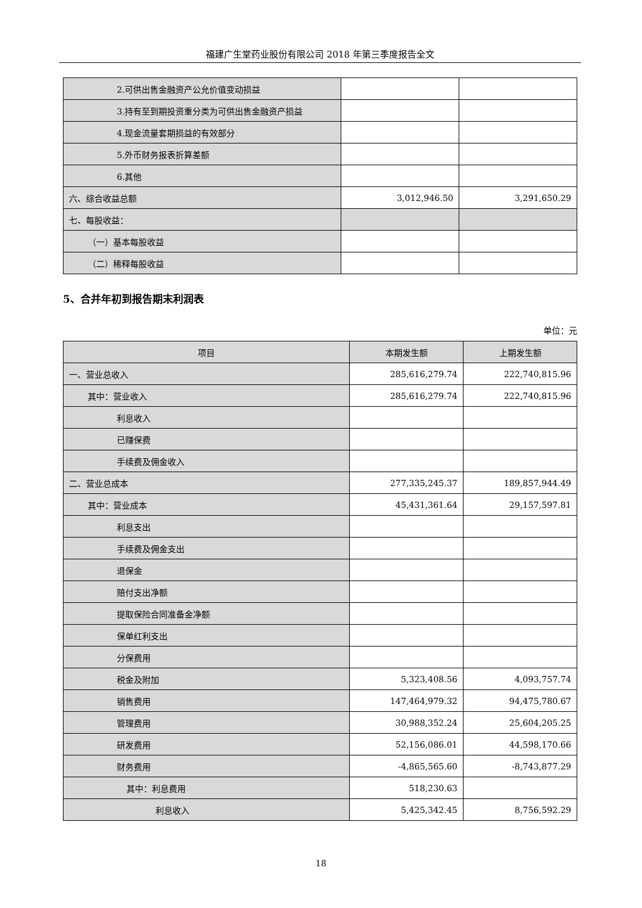福建广生堂药业股份有限公司 2018 年第三季度报告全文
| 2.可供出售金融资产公允价值变动损益 | | |
| 3.持有至到期投资重分类为可供出售金融资产损益 | | |
| 4.现金流量套期损益的有效部分 | | |
| 5.外币财务报表折算差额 | | |
| 6.其他 | | |
| 六、综合收益总额 | 3,012,946.50 | 3,291,650.29 |
| 七、每股收益： | | |
| （一）基本每股收益 | | |
| （二）稀释每股收益 | | |
5、合并年初到报告期末利润表
单位：元
| 项目 | 本期发生额 | 上期发生额 |
| --- | --- | --- |
| 一、营业总收入 | 285,616,279.74 | 222,740,815.96 |
| 其中：营业收入 | 285,616,279.74 | 222,740,815.96 |
| 利息收入 | | |
| 已赚保费 | | |
| 手续费及佣金收入 | | |
| 二、营业总成本 | 277,335,245.37 | 189,857,944.49 |
| 其中：营业成本 | 45,431,361.64 | 29,157,597.81 |
| 利息支出 | | |
| 手续费及佣金支出 | | |
| 退保金 | | |
| 赔付支出净额 | | |
| 提取保险合同准备金净额 | | |
| 保单红利支出 | | |
| 分保费用 | | |
| 税金及附加 | 5,323,408.56 | 4,093,757.74 |
| 销售费用 | 147,464,979.32 | 94,475,780.67 |
| 管理费用 | 30,988,352.24 | 25,604,205.25 |
| 研发费用 | 52,156,086.01 | 44,598,170.66 |
| 财务费用 | -4,865,565.60 | -8,743,877.29 |
| 其中：利息费用 | 518,230.63 | |
| 利息收入 | 5,425,342.45 | 8,756,592.29 |
18